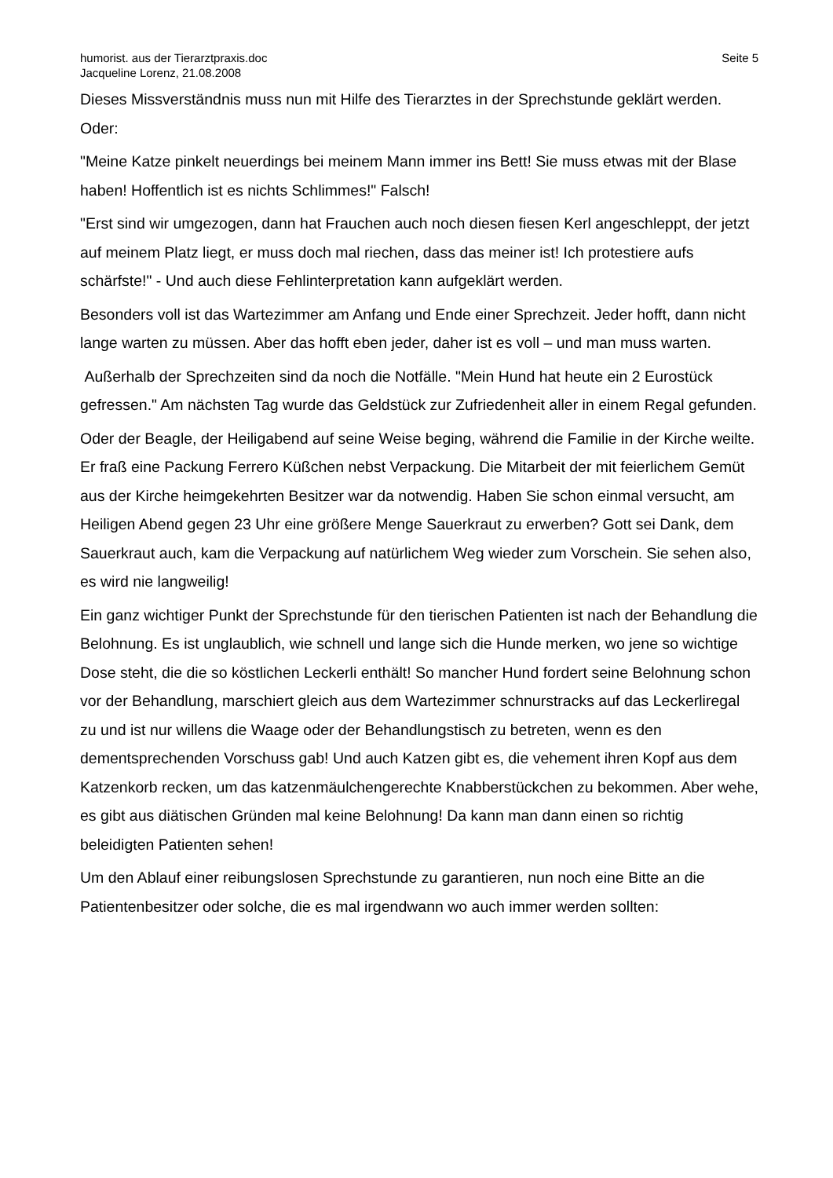humorist. aus der Tierarztpraxis.doc
Jacqueline Lorenz, 21.08.2008
Seite 5
Dieses Missverständnis muss nun mit Hilfe des Tierarztes in der Sprechstunde geklärt werden. Oder:
"Meine Katze pinkelt neuerdings bei meinem Mann immer ins Bett! Sie muss etwas mit der Blase haben! Hoffentlich ist es nichts Schlimmes!" Falsch!
"Erst sind wir umgezogen, dann hat Frauchen auch noch diesen fiesen Kerl angeschleppt, der jetzt auf meinem Platz liegt, er muss doch mal riechen, dass das meiner ist! Ich protestiere aufs schärfste!" - Und auch diese Fehlinterpretation kann aufgeklärt werden.
Besonders voll ist das Wartezimmer am Anfang und Ende einer Sprechzeit. Jeder hofft, dann nicht lange warten zu müssen. Aber das hofft eben jeder, daher ist es voll – und man muss warten.
Außerhalb der Sprechzeiten sind da noch die Notfälle. "Mein Hund hat heute ein 2 Eurostück gefressen." Am nächsten Tag wurde das Geldstück zur Zufriedenheit aller in einem Regal gefunden.
Oder der Beagle, der Heiligabend auf seine Weise beging, während die Familie in der Kirche weilte. Er fraß eine Packung Ferrero Küßchen nebst Verpackung. Die Mitarbeit der mit feierlichem Gemüt aus der Kirche heimgekehrten Besitzer war da notwendig. Haben Sie schon einmal versucht, am Heiligen Abend gegen 23 Uhr eine größere Menge Sauerkraut zu erwerben? Gott sei Dank, dem Sauerkraut auch, kam die Verpackung auf natürlichem Weg wieder zum Vorschein. Sie sehen also, es wird nie langweilig!
Ein ganz wichtiger Punkt der Sprechstunde für den tierischen Patienten ist nach der Behandlung die Belohnung. Es ist unglaublich, wie schnell und lange sich die Hunde merken, wo jene so wichtige Dose steht, die die so köstlichen Leckerli enthält! So mancher Hund fordert seine Belohnung schon vor der Behandlung, marschiert gleich aus dem Wartezimmer schnurstracks auf das Leckerliregal zu und ist nur willens die Waage oder der Behandlungstisch zu betreten, wenn es den dementsprechenden Vorschuss gab! Und auch Katzen gibt es, die vehement ihren Kopf aus dem Katzenkorb recken, um das katzenmäulchengerechte Knabberstückchen zu bekommen. Aber wehe, es gibt aus diätischen Gründen mal keine Belohnung! Da kann man dann einen so richtig beleidigten Patienten sehen!
Um den Ablauf einer reibungslosen Sprechstunde zu garantieren, nun noch eine Bitte an die Patientenbesitzer oder solche, die es mal irgendwann wo auch immer werden sollten: